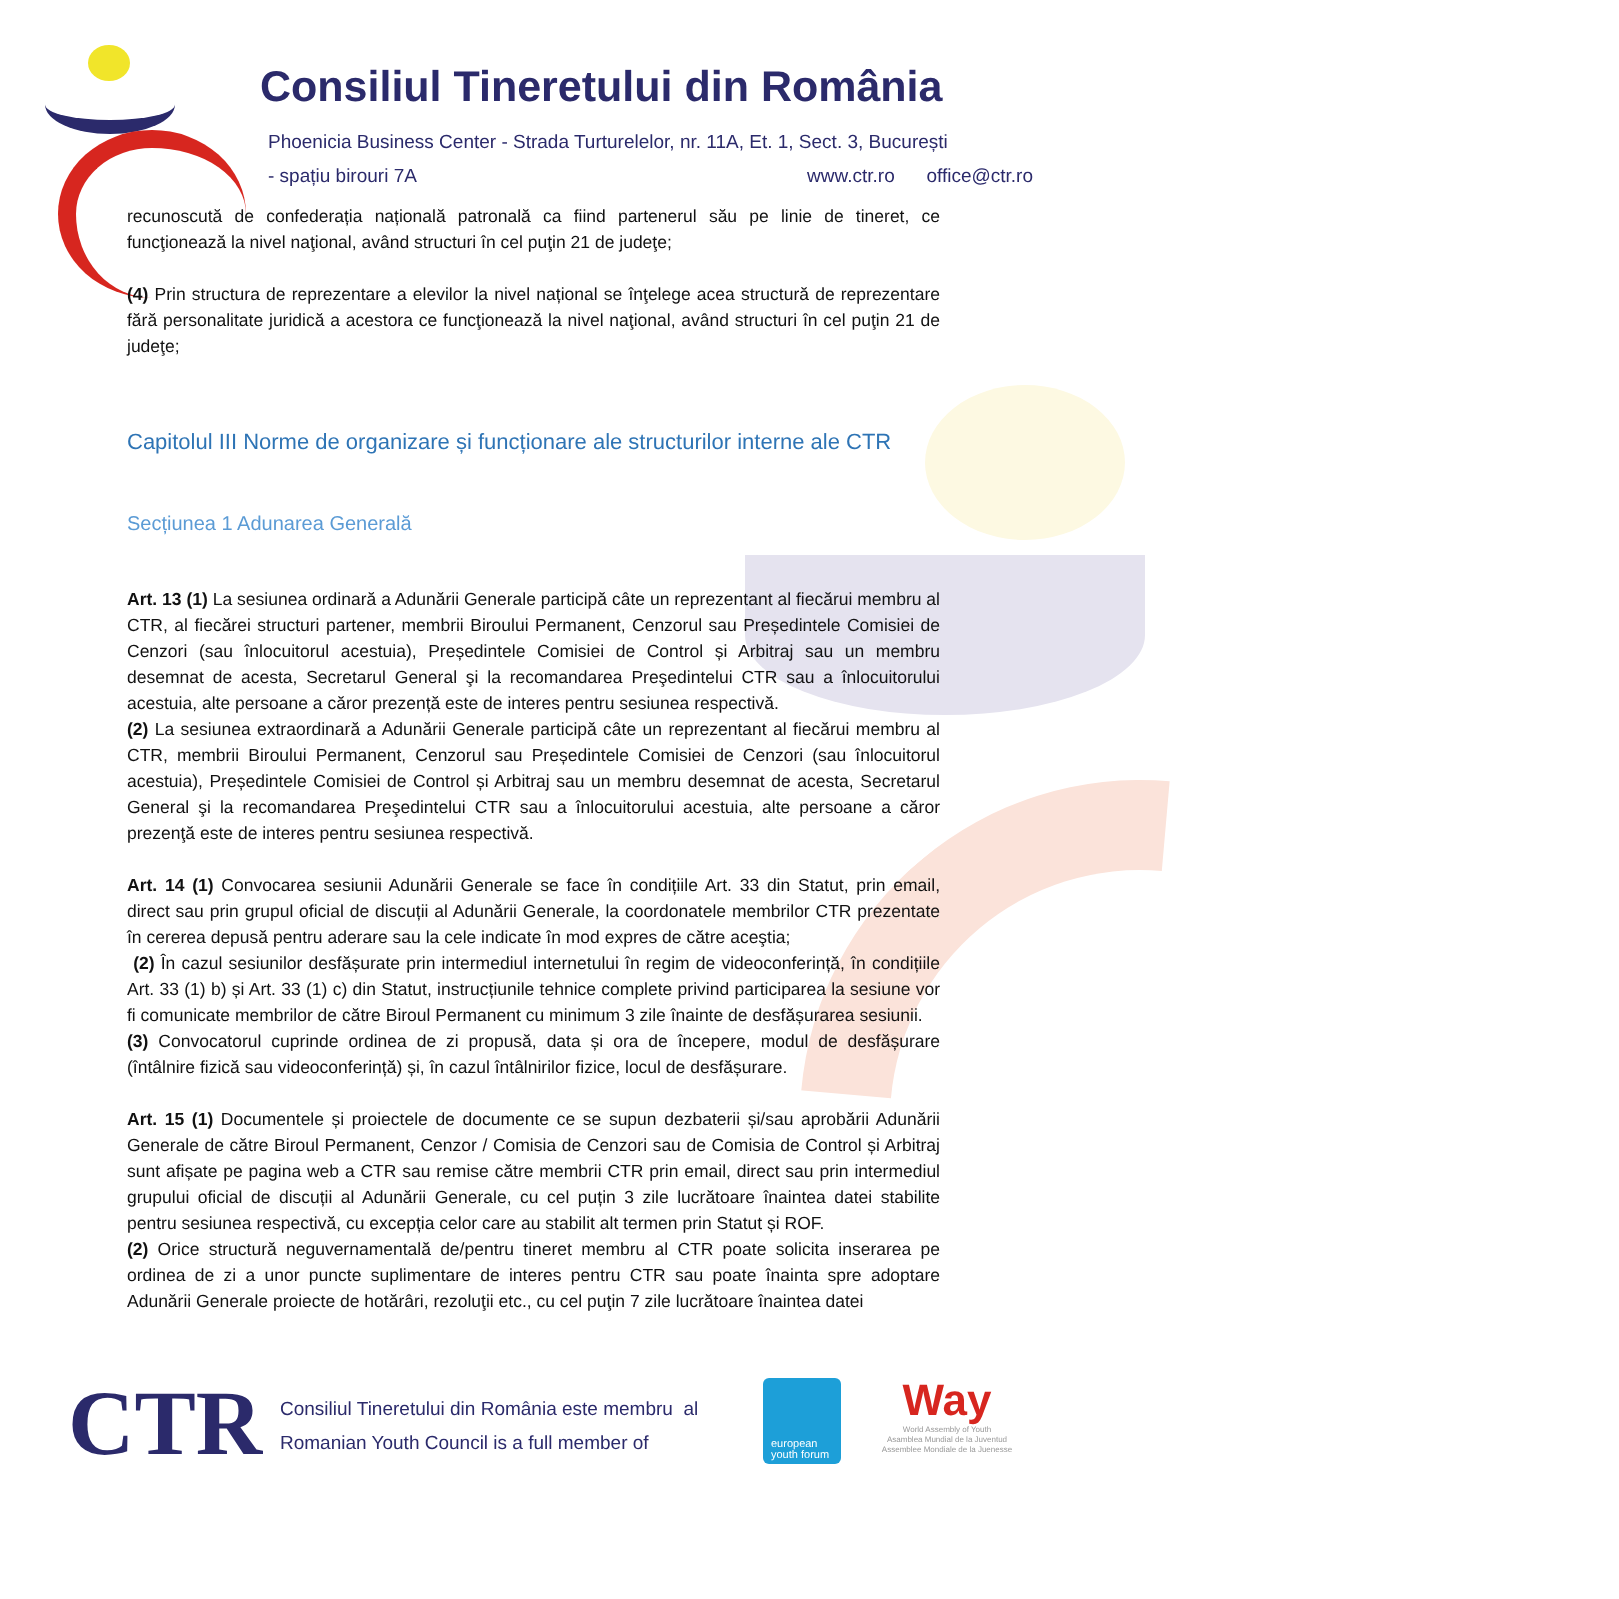Consiliul Tineretului din România
Phoenicia Business Center - Strada Turturelelor, nr. 11A, Et. 1, Sect. 3, București
- spațiu birouri 7A www.ctr.ro office@ctr.ro
recunoscută de confederația națională patronală ca fiind partenerul său pe linie de tineret, ce funcţionează la nivel naţional, având structuri în cel puţin 21 de judeţe;
(4) Prin structura de reprezentare a elevilor la nivel național se înţelege acea structură de reprezentare fără personalitate juridică a acestora ce funcţionează la nivel naţional, având structuri în cel puţin 21 de judeţe;
Capitolul III Norme de organizare și funcționare ale structurilor interne ale CTR
Secțiunea 1 Adunarea Generală
Art. 13 (1) La sesiunea ordinară a Adunării Generale participă câte un reprezentant al fiecărui membru al CTR, al fiecărei structuri partener, membrii Biroului Permanent, Cenzorul sau Președintele Comisiei de Cenzori (sau înlocuitorul acestuia), Președintele Comisiei de Control și Arbitraj sau un membru desemnat de acesta, Secretarul General şi la recomandarea Preşedintelui CTR sau a înlocuitorului acestuia, alte persoane a căror prezență este de interes pentru sesiunea respectivă.
(2) La sesiunea extraordinară a Adunării Generale participă câte un reprezentant al fiecărui membru al CTR, membrii Biroului Permanent, Cenzorul sau Președintele Comisiei de Cenzori (sau înlocuitorul acestuia), Președintele Comisiei de Control și Arbitraj sau un membru desemnat de acesta, Secretarul General şi la recomandarea Preşedintelui CTR sau a înlocuitorului acestuia, alte persoane a căror prezenţă este de interes pentru sesiunea respectivă.
Art. 14 (1) Convocarea sesiunii Adunării Generale se face în condițiile Art. 33 din Statut, prin email, direct sau prin grupul oficial de discuții al Adunării Generale, la coordonatele membrilor CTR prezentate în cererea depusă pentru aderare sau la cele indicate în mod expres de către aceştia;
(2) În cazul sesiunilor desfășurate prin intermediul internetului în regim de videoconferință, în condițiile Art. 33 (1) b) și Art. 33 (1) c) din Statut, instrucțiunile tehnice complete privind participarea la sesiune vor fi comunicate membrilor de către Biroul Permanent cu minimum 3 zile înainte de desfășurarea sesiunii.
(3) Convocatorul cuprinde ordinea de zi propusă, data și ora de începere, modul de desfășurare (întâlnire fizică sau videoconferință) și, în cazul întâlnirilor fizice, locul de desfășurare.
Art. 15 (1) Documentele și proiectele de documente ce se supun dezbaterii și/sau aprobării Adunării Generale de către Biroul Permanent, Cenzor / Comisia de Cenzori sau de Comisia de Control și Arbitraj sunt afișate pe pagina web a CTR sau remise către membrii CTR prin email, direct sau prin intermediul grupului oficial de discuții al Adunării Generale, cu cel puțin 3 zile lucrătoare înaintea datei stabilite pentru sesiunea respectivă, cu excepția celor care au stabilit alt termen prin Statut și ROF.
(2) Orice structură neguvernamentală de/pentru tineret membru al CTR poate solicita inserarea pe ordinea de zi a unor puncte suplimentare de interes pentru CTR sau poate înainta spre adoptare Adunării Generale proiecte de hotărâri, rezoluţii etc., cu cel puţin 7 zile lucrătoare înaintea datei
CTR
Consiliul Tineretului din România este membru al
Romanian Youth Council is a full member of
european youth forum
Way
World Assembly of Youth
Asamblea Mundial de la Juventud
Assemblee Mondiale de la Juenesse